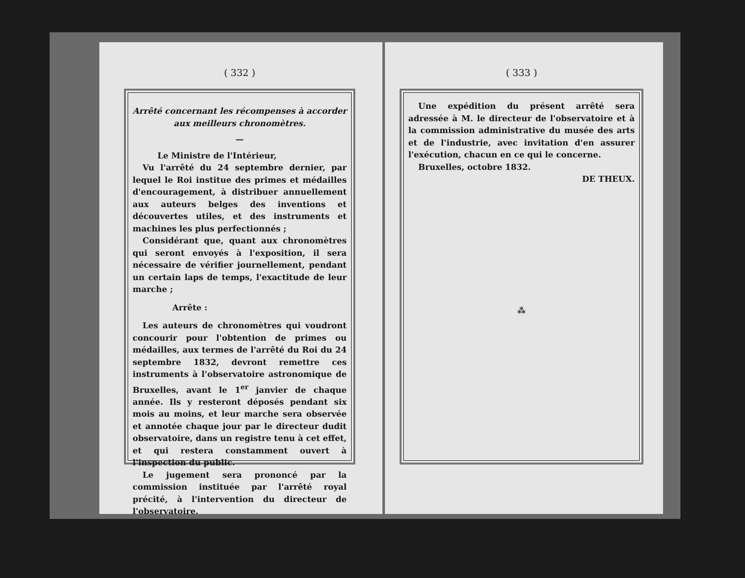( 332 )
Arrêté concernant les récompenses à accorder aux meilleurs chronomètres.
—
Le Ministre de l'Intérieur,
Vu l'arrêté du 24 septembre dernier, par lequel le Roi institue des primes et médailles d'encouragement, à distribuer annuellement aux auteurs belges des inventions et découvertes utiles, et des instruments et machines les plus perfectionnés ;
Considérant que, quant aux chronomètres qui seront envoyés à l'exposition, il sera nécessaire de vérifier journellement, pendant un certain laps de temps, l'exactitude de leur marche ;
Arrête :
Les auteurs de chronomètres qui voudront concourir pour l'obtention de primes ou médailles, aux termes de l'arrêté du Roi du 24 septembre 1832, devront remettre ces instruments à l'observatoire astronomique de Bruxelles, avant le 1<sup>er</sup> janvier de chaque année. Ils y resteront déposés pendant six mois au moins, et leur marche sera observée et annotée chaque jour par le directeur dudit observatoire, dans un registre tenu à cet effet, et qui restera constamment ouvert à l'inspection du public.
Le jugement sera prononcé par la commission instituée par l'arrêté royal précité, à l'intervention du directeur de l'observatoire.
( 333 )
Une expédition du présent arrêté sera adressée à M. le directeur de l'observatoire et à la commission administrative du musée des arts et de l'industrie, avec invitation d'en assurer l'exécution, chacun en ce qui le concerne.
Bruxelles, octobre 1832.
DE THEUX.
⁂